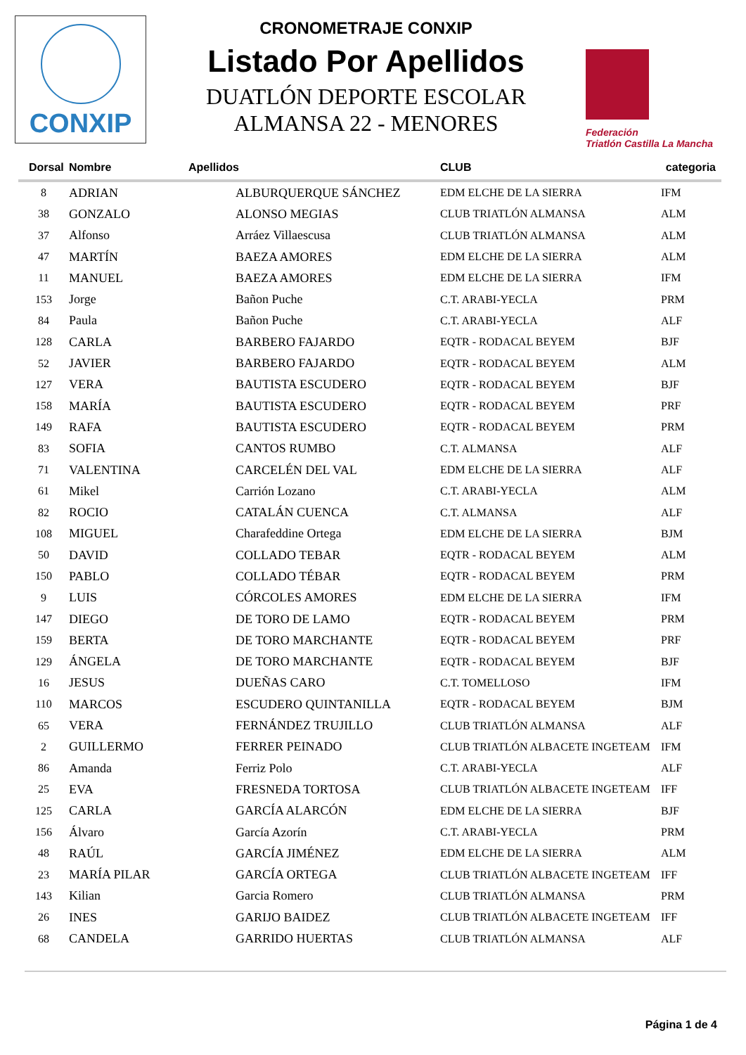CONXIP
CRONOMETRAJE CONXIP
Listado Por Apellidos
DUATLÓN DEPORTE ESCOLAR
ALMANSA 22 - MENORES
Federación
Triatlón Castilla La Mancha
| Dorsal | Nombre | Apellidos | CLUB | categoria |
| --- | --- | --- | --- | --- |
| 8 | ADRIAN | ALBURQUERQUE SÁNCHEZ | EDM ELCHE DE LA SIERRA | IFM |
| 38 | GONZALO | ALONSO MEGIAS | CLUB TRIATLÓN ALMANSA | ALM |
| 37 | Alfonso | Arráez Villaescusa | CLUB TRIATLÓN ALMANSA | ALM |
| 47 | MARTÍN | BAEZA AMORES | EDM ELCHE DE LA SIERRA | ALM |
| 11 | MANUEL | BAEZA AMORES | EDM ELCHE DE LA SIERRA | IFM |
| 153 | Jorge | Bañon Puche | C.T. ARABI-YECLA | PRM |
| 84 | Paula | Bañon Puche | C.T. ARABI-YECLA | ALF |
| 128 | CARLA | BARBERO FAJARDO | EQTR - RODACAL BEYEM | BJF |
| 52 | JAVIER | BARBERO FAJARDO | EQTR - RODACAL BEYEM | ALM |
| 127 | VERA | BAUTISTA ESCUDERO | EQTR - RODACAL BEYEM | BJF |
| 158 | MARÍA | BAUTISTA ESCUDERO | EQTR - RODACAL BEYEM | PRF |
| 149 | RAFA | BAUTISTA ESCUDERO | EQTR - RODACAL BEYEM | PRM |
| 83 | SOFIA | CANTOS RUMBO | C.T. ALMANSA | ALF |
| 71 | VALENTINA | CARCELÉN DEL VAL | EDM ELCHE DE LA SIERRA | ALF |
| 61 | Mikel | Carrión Lozano | C.T. ARABI-YECLA | ALM |
| 82 | ROCIO | CATALÁN CUENCA | C.T. ALMANSA | ALF |
| 108 | MIGUEL | Charafeddine Ortega | EDM ELCHE DE LA SIERRA | BJM |
| 50 | DAVID | COLLADO TEBAR | EQTR - RODACAL BEYEM | ALM |
| 150 | PABLO | COLLADO TÉBAR | EQTR - RODACAL BEYEM | PRM |
| 9 | LUIS | CÓRCOLES AMORES | EDM ELCHE DE LA SIERRA | IFM |
| 147 | DIEGO | DE TORO DE LAMO | EQTR - RODACAL BEYEM | PRM |
| 159 | BERTA | DE TORO MARCHANTE | EQTR - RODACAL BEYEM | PRF |
| 129 | ÁNGELA | DE TORO MARCHANTE | EQTR - RODACAL BEYEM | BJF |
| 16 | JESUS | DUEÑAS CARO | C.T. TOMELLOSO | IFM |
| 110 | MARCOS | ESCUDERO QUINTANILLA | EQTR - RODACAL BEYEM | BJM |
| 65 | VERA | FERNÁNDEZ TRUJILLO | CLUB TRIATLÓN ALMANSA | ALF |
| 2 | GUILLERMO | FERRER PEINADO | CLUB TRIATLÓN ALBACETE INGETEAM | IFM |
| 86 | Amanda | Ferriz Polo | C.T. ARABI-YECLA | ALF |
| 25 | EVA | FRESNEDA TORTOSA | CLUB TRIATLÓN ALBACETE INGETEAM | IFF |
| 125 | CARLA | GARCÍA ALARCÓN | EDM ELCHE DE LA SIERRA | BJF |
| 156 | Álvaro | García Azorín | C.T. ARABI-YECLA | PRM |
| 48 | RAÚL | GARCÍA JIMÉNEZ | EDM ELCHE DE LA SIERRA | ALM |
| 23 | MARÍA PILAR | GARCÍA ORTEGA | CLUB TRIATLÓN ALBACETE INGETEAM | IFF |
| 143 | Kilian | Garcia Romero | CLUB TRIATLÓN ALMANSA | PRM |
| 26 | INES | GARIJO BAIDEZ | CLUB TRIATLÓN ALBACETE INGETEAM | IFF |
| 68 | CANDELA | GARRIDO HUERTAS | CLUB TRIATLÓN ALMANSA | ALF |
Página 1 de 4